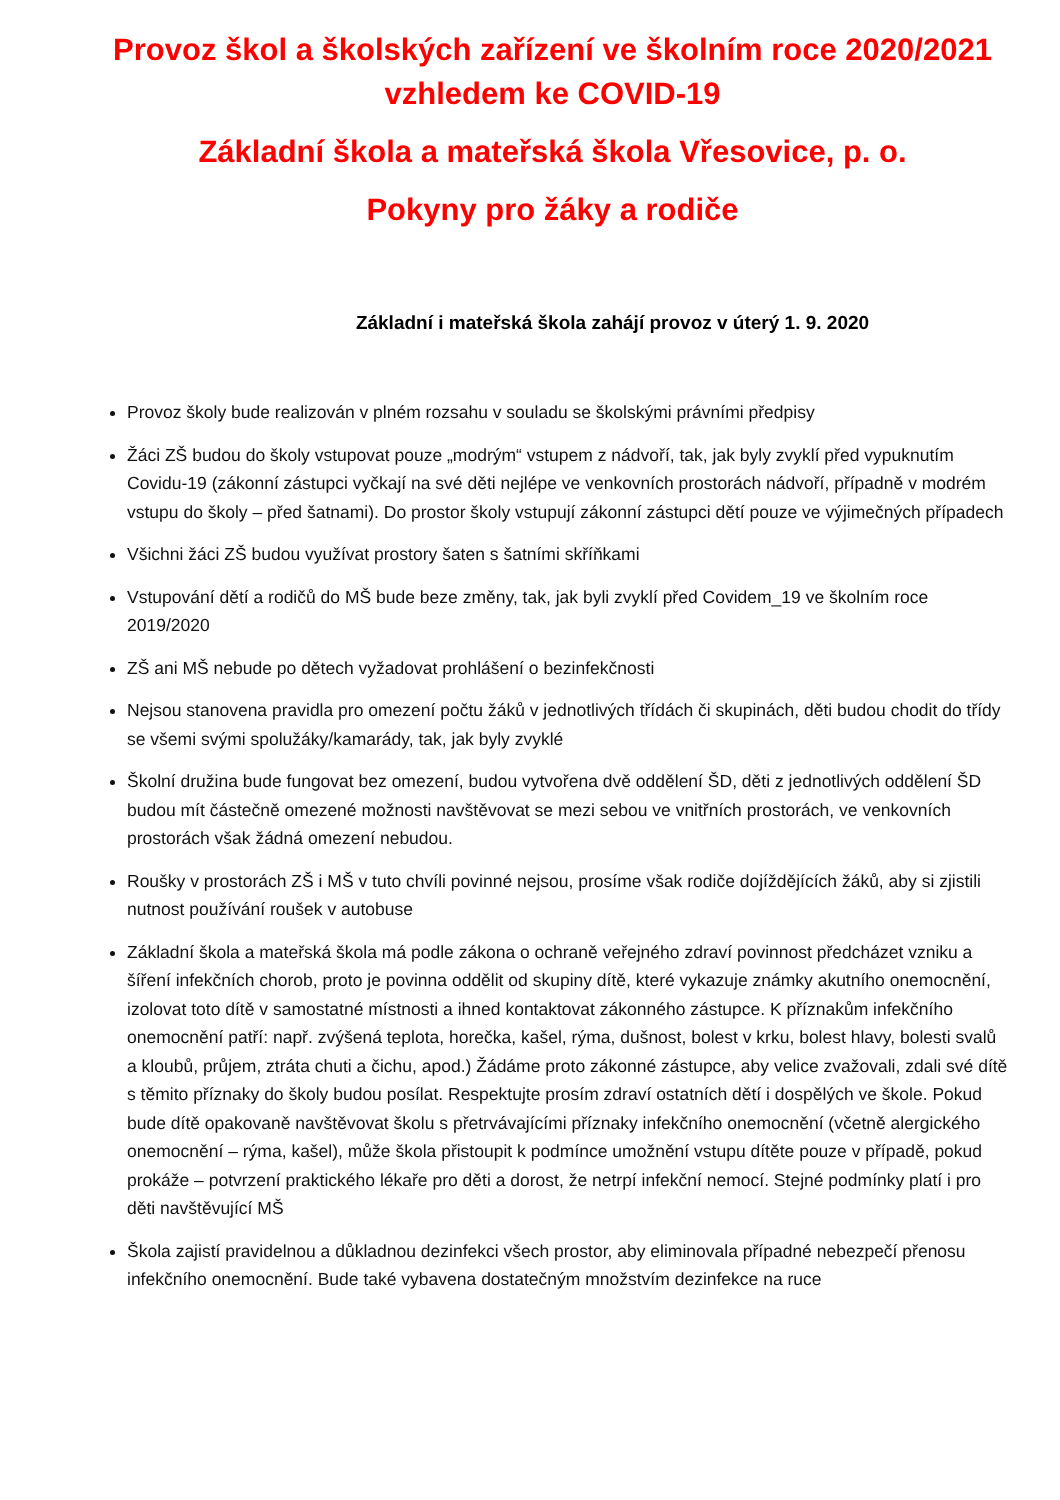Provoz škol a školských zařízení ve školním roce 2020/2021
vzhledem ke COVID-19
Základní škola a mateřská škola Vřesovice, p. o.
Pokyny pro žáky a rodiče
Základní i mateřská škola zahájí provoz v úterý 1. 9. 2020
Provoz školy bude realizován v plném rozsahu v souladu se školskými právními předpisy
Žáci ZŠ budou do školy vstupovat pouze „modrým“ vstupem z nádvoří, tak, jak byly zvyklí před vypuknutím Covidu-19 (zákonní zástupci vyčkají na své děti nejlépe ve venkovních prostorách nádvoří, případně v modrém vstupu do školy – před šatnami). Do prostor školy vstupují zákonní zástupci dětí pouze ve výjimečných případech
Všichni žáci ZŠ budou využívat prostory šaten s šatními skříňkami
Vstupování dětí a rodičů do MŠ bude beze změny, tak, jak byli zvyklí před Covidem_19 ve školním roce 2019/2020
ZŠ ani MŠ nebude po dětech vyžadovat prohlášení o bezinfekčnosti
Nejsou stanovena pravidla pro omezení počtu žáků v jednotlivých třídách či skupinách, děti budou chodit do třídy se všemi svými spolužáky/kamarády, tak, jak byly zvyklé
Školní družina bude fungovat bez omezení, budou vytvořena dvě oddělení ŠD, děti z jednotlivých oddělení ŠD budou mít částečně omezené možnosti navštěvovat se mezi sebou ve vnitřních prostorách, ve venkovních prostorách však žádná omezení nebudou.
Roušky v prostorách ZŠ i MŠ v tuto chvíli povinné nejsou, prosíme však rodiče dojíždějících žáků, aby si zjistili nutnost používání roušek v autobuse
Základní škola a mateřská škola má podle zákona o ochraně veřejného zdraví povinnost předcházet vzniku a šíření infekčních chorob, proto je povinna oddělit od skupiny dítě, které vykazuje známky akutního onemocnění, izolovat toto dítě v samostatné místnosti a ihned kontaktovat zákonného zástupce. K příznakům infekčního onemocnění patří: např. zvýšená teplota, horečka, kašel, rýma, dušnost, bolest v krku, bolest hlavy, bolesti svalů a kloubů, průjem, ztráta chuti a čichu, apod.) Žádáme proto zákonné zástupce, aby velice zvažovali, zdali své dítě s těmito příznaky do školy budou posílat. Respektujte prosím zdraví ostatních dětí i dospělých ve škole. Pokud bude dítě opakovaně navštěvovat školu s přetrvávajícími příznaky infekčního onemocnění (včetně alergického onemocnění – rýma, kašel), může škola přistoupit k podmínce umožnění vstupu dítěte pouze v případě, pokud prokáže – potvrzení praktického lékaře pro děti a dorost, že netrpí infekční nemocí. Stejné podmínky platí i pro děti navštěvující MŠ
Škola zajistí pravidelnou a důkladnou dezinfekci všech prostor, aby eliminovala případné nebezpečí přenosu infekčního onemocnění. Bude také vybavena dostatečným množstvím dezinfekce na ruce